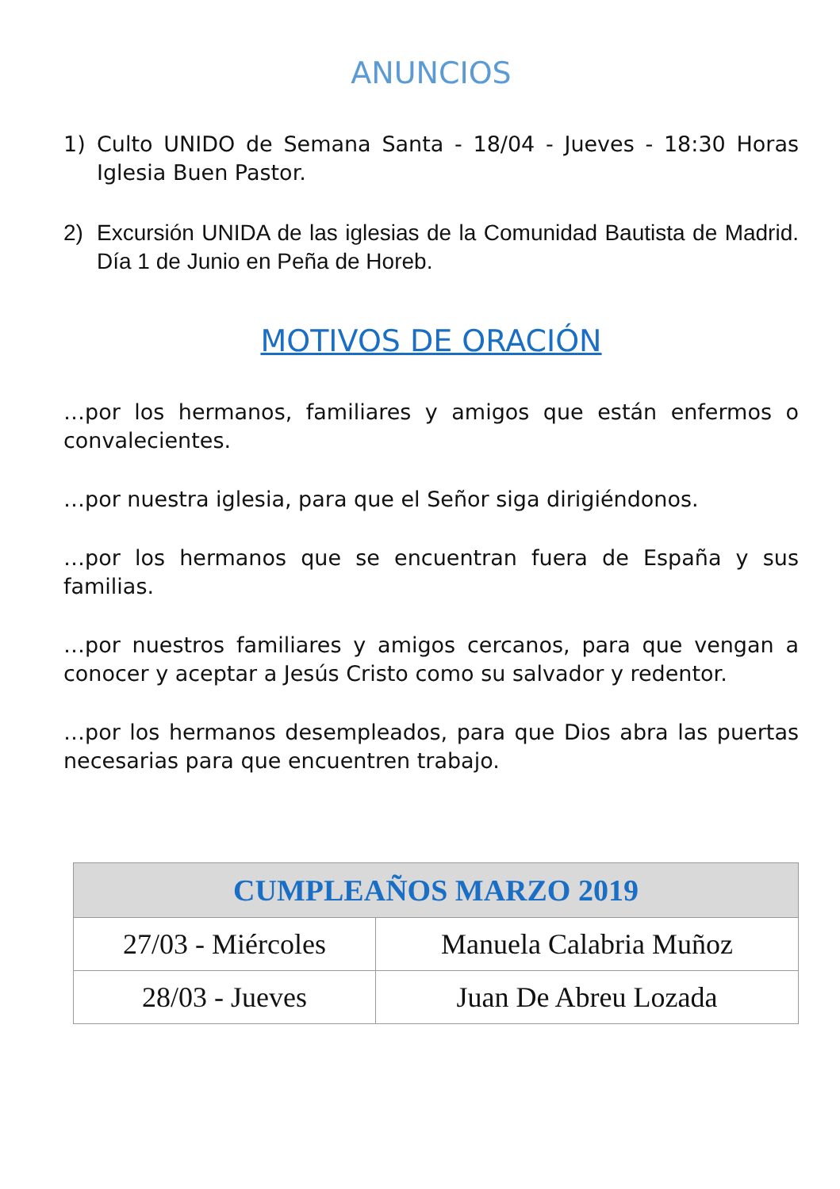ANUNCIOS
1) Culto UNIDO de Semana Santa - 18/04 - Jueves - 18:30 Horas Iglesia Buen Pastor.
2) Excursión UNIDA de las iglesias de la Comunidad Bautista de Madrid. Día 1 de Junio en Peña de Horeb.
MOTIVOS DE ORACIÓN
…por los hermanos, familiares y amigos que están enfermos o convalecientes.
…por nuestra iglesia, para que el Señor siga dirigiéndonos.
…por los hermanos que se encuentran fuera de España y sus familias.
…por nuestros familiares y amigos cercanos, para que vengan a conocer y aceptar a Jesús Cristo como su salvador y redentor.
…por los hermanos desempleados, para que Dios abra las puertas necesarias para que encuentren trabajo.
| CUMPLEAÑOS MARZO 2019 | |
| --- | --- |
| 27/03 - Miércoles | Manuela Calabria Muñoz |
| 28/03 - Jueves | Juan De Abreu Lozada |